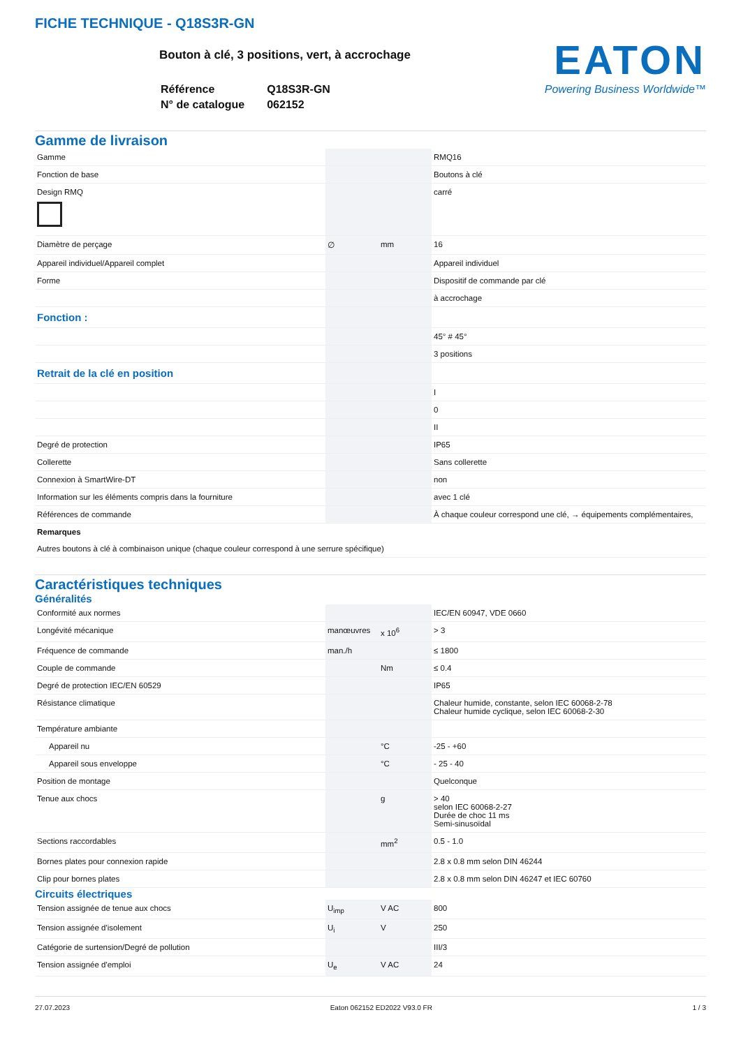FICHE TECHNIQUE - Q18S3R-GN
Bouton à clé, 3 positions, vert, à accrochage
| Référence | Q18S3R-GN |
| N° de catalogue | 062152 |
EATON
Powering Business Worldwide™
Gamme de livraison
| Gamme | | | RMQ16 |
| Fonction de base | | | Boutons à clé |
| Design RMQ | | | carré |
| Diamètre de perçage | ∅ | mm | 16 |
| Appareil individuel/Appareil complet | | | Appareil individuel |
| Forme | | | Dispositif de commande par clé |
| | | | à accrochage |
| Fonction : | | | |
| | | | 45° # 45° |
| | | | 3 positions |
| Retrait de la clé en position | | | |
| | | | I |
| | | | 0 |
| | | | II |
| Degré de protection | | | IP65 |
| Collerette | | | Sans collerette |
| Connexion à SmartWire-DT | | | non |
| Information sur les éléments compris dans la fourniture | | | avec 1 clé |
| Références de commande | | | À chaque couleur correspond une clé, → équipements complémentaires, |
| Remarques Autres boutons à clé à combinaison unique (chaque couleur correspond à une serrure spécifique) | | | |
Caractéristiques techniques
Généralités
| Conformité aux normes | | | IEC/EN 60947, VDE 0660 |
| Longévité mécanique | manœuvres | x 10<sup>6</sup> | > 3 |
| Fréquence de commande | man./h | | ≤ 1800 |
| Couple de commande | | Nm | ≤ 0.4 |
| Degré de protection IEC/EN 60529 | | | IP65 |
| Résistance climatique | | | Chaleur humide, constante, selon IEC 60068-2-78 Chaleur humide cyclique, selon IEC 60068-2-30 |
| Température ambiante | | | |
| Appareil nu | | °C | -25 - +60 |
| Appareil sous enveloppe | | °C | - 25 - 40 |
| Position de montage | | | Quelconque |
| Tenue aux chocs | | g | > 40 selon IEC 60068-2-27 Durée de choc 11 ms Semi-sinusoïdal |
| Sections raccordables | | mm<sup>2</sup> | 0.5 - 1.0 |
| Bornes plates pour connexion rapide | | | 2.8 x 0.8 mm selon DIN 46244 |
| Clip pour bornes plates | | | 2.8 x 0.8 mm selon DIN 46247 et IEC 60760 |
Circuits électriques
| Tension assignée de tenue aux chocs | U<sub>imp</sub> | V AC | 800 |
| Tension assignée d'isolement | U<sub>i</sub> | V | 250 |
| Catégorie de surtension/Degré de pollution | | | III/3 |
| Tension assignée d'emploi | U<sub>e</sub> | V AC | 24 |
27.07.2023 Eaton 062152 ED2022 V93.0 FR 1 / 3